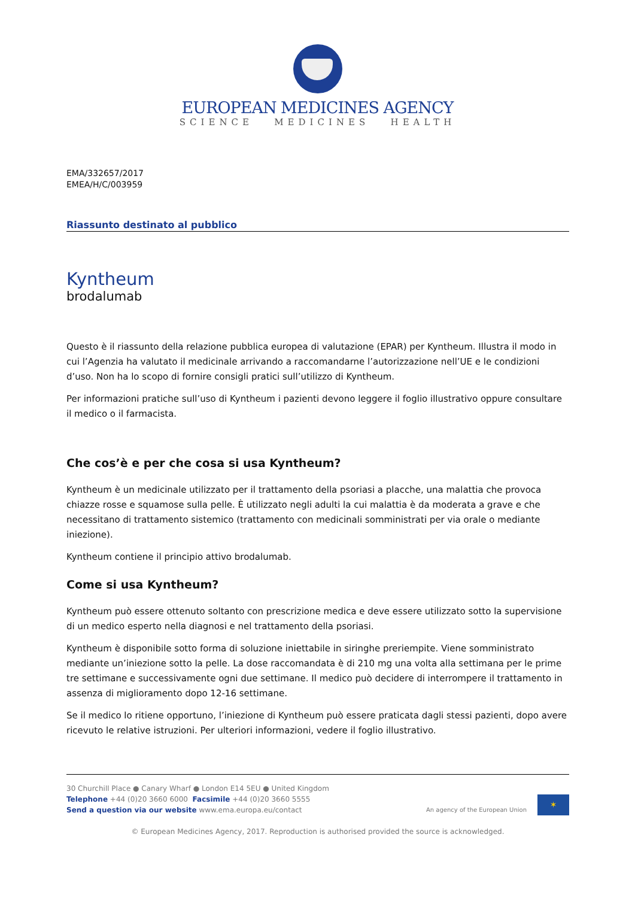EUROPEAN MEDICINES AGENCY
SCIENCE MEDICINES HEALTH
EMA/332657/2017
EMEA/H/C/003959
Riassunto destinato al pubblico
Kyntheum
brodalumab
Questo è il riassunto della relazione pubblica europea di valutazione (EPAR) per Kyntheum. Illustra il modo in cui l’Agenzia ha valutato il medicinale arrivando a raccomandarne l’autorizzazione nell’UE e le condizioni d’uso. Non ha lo scopo di fornire consigli pratici sull’utilizzo di Kyntheum.
Per informazioni pratiche sull’uso di Kyntheum i pazienti devono leggere il foglio illustrativo oppure consultare il medico o il farmacista.
Che cos’è e per che cosa si usa Kyntheum?
Kyntheum è un medicinale utilizzato per il trattamento della psoriasi a placche, una malattia che provoca chiazze rosse e squamose sulla pelle. È utilizzato negli adulti la cui malattia è da moderata a grave e che necessitano di trattamento sistemico (trattamento con medicinali somministrati per via orale o mediante iniezione).
Kyntheum contiene il principio attivo brodalumab.
Come si usa Kyntheum?
Kyntheum può essere ottenuto soltanto con prescrizione medica e deve essere utilizzato sotto la supervisione di un medico esperto nella diagnosi e nel trattamento della psoriasi.
Kyntheum è disponibile sotto forma di soluzione iniettabile in siringhe preriempite. Viene somministrato mediante un’iniezione sotto la pelle. La dose raccomandata è di 210 mg una volta alla settimana per le prime tre settimane e successivamente ogni due settimane. Il medico può decidere di interrompere il trattamento in assenza di miglioramento dopo 12-16 settimane.
Se il medico lo ritiene opportuno, l’iniezione di Kyntheum può essere praticata dagli stessi pazienti, dopo avere ricevuto le relative istruzioni. Per ulteriori informazioni, vedere il foglio illustrativo.
30 Churchill Place ● Canary Wharf ● London E14 5EU ● United Kingdom
Telephone +44 (0)20 3660 6000 Facsimile +44 (0)20 3660 5555
Send a question via our website www.ema.europa.eu/contact
An agency of the European Union
✶
© European Medicines Agency, 2017. Reproduction is authorised provided the source is acknowledged.